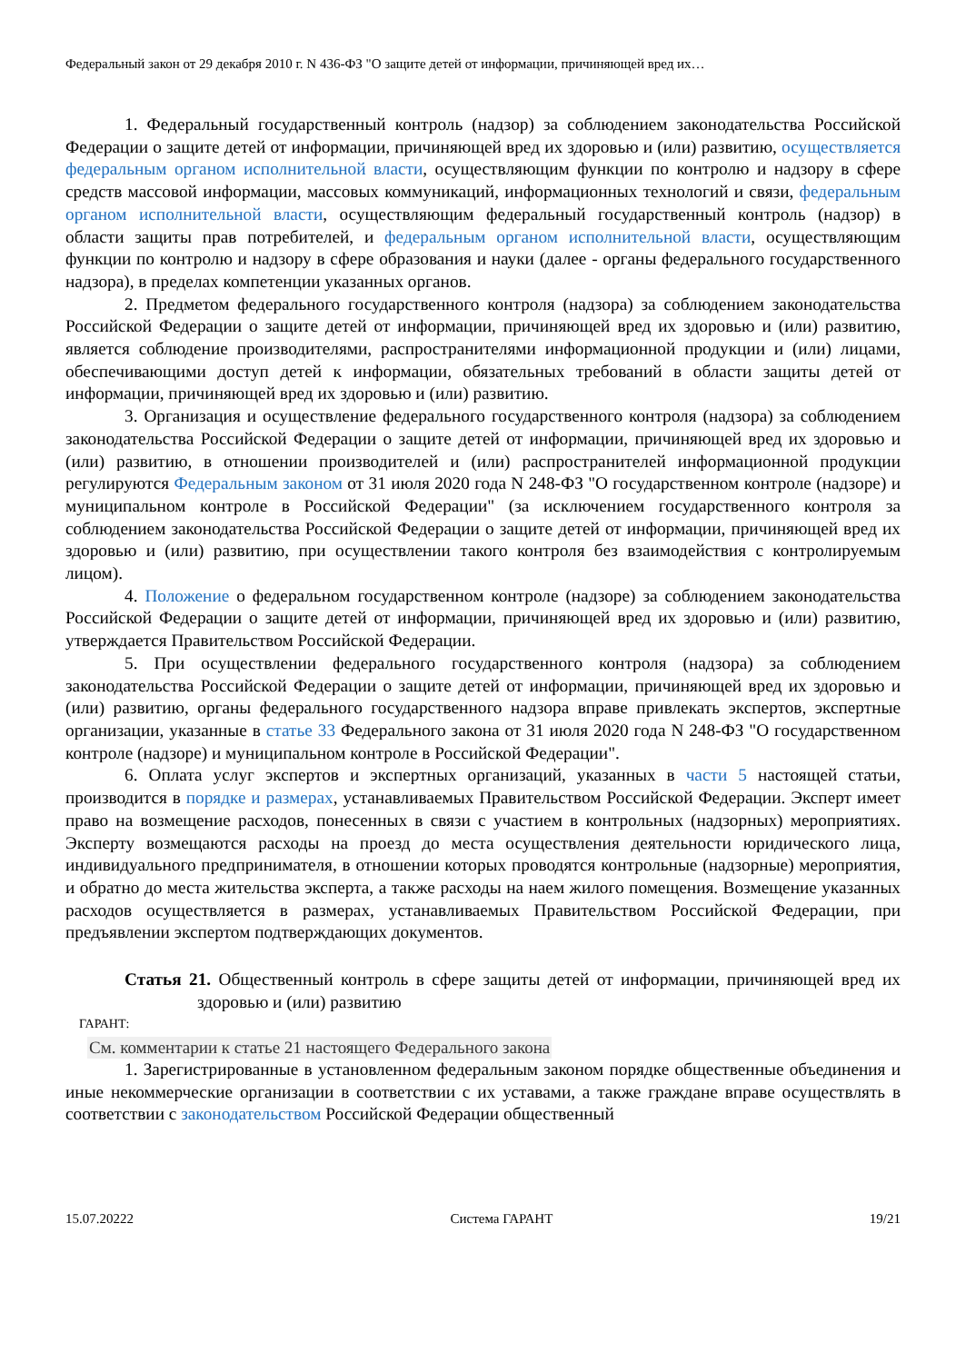Федеральный закон от 29 декабря 2010 г. N 436-ФЗ "О защите детей от информации, причиняющей вред их…
1. Федеральный государственный контроль (надзор) за соблюдением законодательства Российской Федерации о защите детей от информации, причиняющей вред их здоровью и (или) развитию, осуществляется федеральным органом исполнительной власти, осуществляющим функции по контролю и надзору в сфере средств массовой информации, массовых коммуникаций, информационных технологий и связи, федеральным органом исполнительной власти, осуществляющим федеральный государственный контроль (надзор) в области защиты прав потребителей, и федеральным органом исполнительной власти, осуществляющим функции по контролю и надзору в сфере образования и науки (далее - органы федерального государственного надзора), в пределах компетенции указанных органов.
2. Предметом федерального государственного контроля (надзора) за соблюдением законодательства Российской Федерации о защите детей от информации, причиняющей вред их здоровью и (или) развитию, является соблюдение производителями, распространителями информационной продукции и (или) лицами, обеспечивающими доступ детей к информации, обязательных требований в области защиты детей от информации, причиняющей вред их здоровью и (или) развитию.
3. Организация и осуществление федерального государственного контроля (надзора) за соблюдением законодательства Российской Федерации о защите детей от информации, причиняющей вред их здоровью и (или) развитию, в отношении производителей и (или) распространителей информационной продукции регулируются Федеральным законом от 31 июля 2020 года N 248-ФЗ "О государственном контроле (надзоре) и муниципальном контроле в Российской Федерации" (за исключением государственного контроля за соблюдением законодательства Российской Федерации о защите детей от информации, причиняющей вред их здоровью и (или) развитию, при осуществлении такого контроля без взаимодействия с контролируемым лицом).
4. Положение о федеральном государственном контроле (надзоре) за соблюдением законодательства Российской Федерации о защите детей от информации, причиняющей вред их здоровью и (или) развитию, утверждается Правительством Российской Федерации.
5. При осуществлении федерального государственного контроля (надзора) за соблюдением законодательства Российской Федерации о защите детей от информации, причиняющей вред их здоровью и (или) развитию, органы федерального государственного надзора вправе привлекать экспертов, экспертные организации, указанные в статье 33 Федерального закона от 31 июля 2020 года N 248-ФЗ "О государственном контроле (надзоре) и муниципальном контроле в Российской Федерации".
6. Оплата услуг экспертов и экспертных организаций, указанных в части 5 настоящей статьи, производится в порядке и размерах, устанавливаемых Правительством Российской Федерации. Эксперт имеет право на возмещение расходов, понесенных в связи с участием в контрольных (надзорных) мероприятиях. Эксперту возмещаются расходы на проезд до места осуществления деятельности юридического лица, индивидуального предпринимателя, в отношении которых проводятся контрольные (надзорные) мероприятия, и обратно до места жительства эксперта, а также расходы на наем жилого помещения. Возмещение указанных расходов осуществляется в размерах, устанавливаемых Правительством Российской Федерации, при предъявлении экспертом подтверждающих документов.
Статья 21. Общественный контроль в сфере защиты детей от информации, причиняющей вред их здоровью и (или) развитию
ГАРАНТ:
См. комментарии к статье 21 настоящего Федерального закона
1. Зарегистрированные в установленном федеральным законом порядке общественные объединения и иные некоммерческие организации в соответствии с их уставами, а также граждане вправе осуществлять в соответствии с законодательством Российской Федерации общественный
15.07.20222 Система ГАРАНТ 19/21